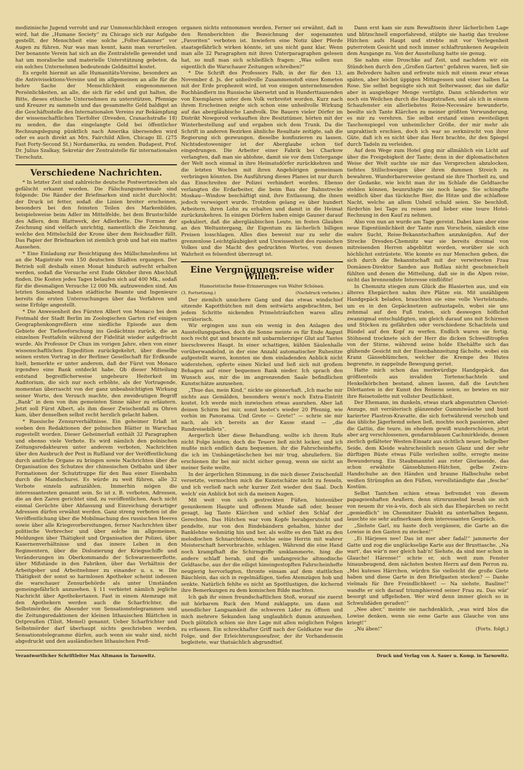medizinische Jugend verroht und zur Unmenschlichkeit erzogen wird, hat die „Humane Society“ zu Chicago sich zur Aufgabe gestellt, der Menschheit eine solche „Folter-Kammer“ vor Augen zu führen. Nur was man kennt, kann man verurteilen. Der benannte Verein hat sich an die Zentralstelle gewendet und hat um moralische und materielle Unterstützung gebeten, da ein solches Unternehmen bedeutende Geldmittel kostet.
Es ergeht hiermit an alle Humanitäts-Vereine, besonders an die Antivivisektions-Vereine und im allgemeinen an alle für die hehre Sache der Menschlichkeit eingenommenen Persönlichkeiten, an alle, die sich für edel und gut halten, die Bitte, dieses ethische Unternehmen zu unterstützen, Pfennige und Kreuzer zu sammeln und das gesammelte Geld baldigst an die Geschäftsstelle des Internationalen Vereins zur Bekämpfung der wissenschaftlichen Tierfolter (Dresden, Cranachstraße 18) zu senden, die das eingelangte Geld bei öffentlicher Rechnungslegung pünktlich nach Amerika übersenden wird oder es auch direkt an Mrs. Fairchild Allen, Chicago Ill. (275 Fast Forty-Second St.) Nordamerika, zu senden. Budapest, Prof. Dr. Julius Szalkay, Sekretär der Zentralstelle für internationalen Tierschutz.
Verschiedene Nachrichten.
* In letzter Zeit sind zahlreiche deutsche Postwertzeichen als gefälscht erkannt worden. Die Fälschungsmerkmale sind folgende: Die Ränder der Briefmarken sind nicht durchlocht; der Druck ist fetter, sodaß die Linien breiter erscheinen, besonders bei den feinsten Teilen des Markenbildes, beispielsweise beim Adler im Mittelfelde, bei dem Brustschilde des Adlers, dem Blattwerk, der Adlerkette. Die Formen der Zeichnung sind vielfach unrichtig, namentlich die Zeichnung, welche den Mittelschild der Krone über dem Reichsadler füllt. Das Papier der Briefmarken ist ziemlich grob und hat ein mattes Aussehen.
* Eine Einladung zur Besichtigung des Müllschmelzofens ist an die Magistrate von 150 deutschen Städten ergangen. Der Betrieb soll deshalb einen Monat hindurch aufrecht erhalten werden, sodaß die Versuche erst Ende Oktober ihren Abschluß finden. Die Kosten jedes Tages belaufen sich auf 400 Mk., sodaß für die diesmaligen Versuche 12 000 Mk. aufzuwenden sind. Am letzten Sonnabend haben städtische Beamte und Ingenieure bereits die ersten Untersuchungen über das Verfahren und seine Erfolge angestellt.
* Die Anwesenheit des Fürsten Albert von Monaco bei dem Festmahl der Stadt Berlin im Zoologischen Garten rief einigen Geographenkongreßlern eine niedliche Episode aus dem Gebiete der Tiefseeforschung ins Gedächtnis zurück, die an einzelnen Festtafeln während der Fidelität wieder aufgefrischt wurde. Als Professor Dr Chun im vorigen Jahre, eben von einer wissenschaftlichen Expedition zurückgekehrt, über dieselbe seinen ersten Vortrag in der Berliner Gesellschaft für Erdkunde hielt, bemerkte er unter anderem, daß der Fürst von Monaco irgendwo eine Bank entdeckt habe. Ob dieser Mitteilung entstand begreiflicherweise ungeheure Heiterkeit im Auditorium, die sich nur noch erhöhte, als der Vortragende, momentan überrascht von der ganz unbeabsichtigten Wirkung seiner Worte, den Versuch machte, den zweideutigen Begriff „Bank“ in dem von ihm gemeinten Sinne näher zu erläutern. Jetzt soll Fürst Albert, als ihm dieser Zwischenfall zu Ohren kam, über denselben selbst recht herzlich gelacht haben.
* Russische Zensurverhältnisse. Ein geheimer Erlaß ist soeben den Redaktionen der polnischen Blätter in Warschau zugestellt worden. Dieser Geheimerlaß enthält 32 Paragraphen und ebenso viele Verbote. Es wird nämlich den polnischen Zeitungsredakteuren unter anderem verboten, Nachrichten über den Ausbruch der Pest in Rußland vor der Veröffentlichung durch amtliche Organe zu bringen sowie Nachrichten über die Organisation des Schutzes der chinesischen Ostbahn und über Formationen der Schutztruppe für den Bau einer Eisenbahn durch die Mandschurei. Es würde zu weit führen, alle 32 Verbote einzeln aufzuzählen. Immerhin mögen die interessantesten genannt sein. So ist z. B. verboten, Adressen, die an den Zaren gerichtet sind, zu veröffentlichen. Auch nicht einmal Gerüchte über Abfassung und Einreichung derartiger Adressen dürfen erwähnt werden. Ganz streng verboten ist die Veröffentlichung über die Mobilmachung des russischen Heeres sowie über alle Kriegsvorbereitungen, ferner Nachrichten über politische Verbrecher und über solche im allgemeinen, Meldungen über Thätigkeit und Organisation der Polizei, über Kasernenverhältnisse und das innere Leben in den Regimentern, über die Dislozierung der Kriegsschiffe und Veränderungen im Oberkommando der Schwarzemeerflotte, über Mißstände in den Fabriken, über das Verhältnis der Arbeitgeber und Arbeitnehmer zu einander u. s. w. Die Thätigkeit der sonst so harmlosen Apotheker scheint indessen die warschauer Zensurbehörde als unter Umständen gemeingefährlich anzusehen. § 11 verbietet nämlich jegliche Nachricht über Apothekertaxen. Fast in einem Atemzuge mit den Apothekern werden auch die Scharfrichter, die Selbstmörder, die Absender von Sensationstelegrammen und die Zeitungsredaktionen der kleinen lithauischen Blättchen in Ostpreußen (Tilsit, Memel) genannt. Ueber Scharfrichter und Selbstmörder darf überhaupt nichts geschrieben werden, Sensationstelegramme dürfen, auch wenn sie wahr sind, nicht abgedruckt und den ausländischen lithauischen Preß-
organen nichts entnommen werden. Ferner sei erwähnt, daß in den Rennberichten die Bezeichnung der sogenannten „Favoriten“ verboten ist. Inwiefern eine Notiz über Pferde staatsgefährlich wirken könnte, ist uns nicht ganz klar. Wenn man alle 32 Paragraphen mit ihren Unterparagraphen gelesen hat, so muß man sich schließlich fragen: „Was sollen nun eigentlich die Warschauer Zeitungen schreiben?“
* Die Schrift des Professors Falb, in der für den 13. November d. Js. der unheilvolle Zusammenstoß eines Kometen mit der Erde prophezeit wird, ist von einigen unternehmenden Buchhändlern ins Russische übersetzt und in Hunderttausenden von Exemplaren unter dem Volk verbreitet worden. Kurz nach ihrem Erscheinen zeigte sich schon eine unheilvolle Wirkung auf das abergläubische Landvolk. Die Bauern vieler Dörfer im Distrikt Nowgorod verkauften ihre Besitztümer, hörten mit der Winterbestellung auf und ergaben sich dem Trunk. Da die Schrift in anderen Bezirken ähnliche Resultate zeitigte, sah die Regierung sich gezwungen, dieselbe konfiszieren zu lassen. Nichtsdestoweniger ist der Aberglaube schon tief eingedrungen. Die Arbeiter einer Fabrik bei Charkow verlangten, daß man sie ablohne, damit sie vor dem Untergange der Welt noch einmal in ihre Heimatsdörfer zurückkehren und die letzten Wochen mit ihren Angehörigen gemeinsam verbringen könnten. Die Ausführung dieses Planes ist nur durch das Einschreiten der Polizei verhindert worden. Ebenso verlangten die Erdarbeiter, die beim Bau der Bahnstrecke Moskau—Window beschäftigt sind, ihre Entlassung, die ihnen jedoch verweigert wurde. Trotzdem gelang es über hundert Arbeitern, ihren Lohn zu erhalten und damit in die Heimat zurückzukehren. In einigen Dörfern haben einige Gauner darauf spekuliert, daß die abergläubischen Leute, im festen Glauben an den Weltuntergang, ihr Eigentum zu lächerlich billigen Preisen losschlagen. Alles dies beweist nur zu sehr die grenzenlose Leichtgläubigkeit und Unwissenheit des russischen Volkes und die Macht des gedruckten Wortes, von dessen Wahrheit es felsenfest überzeugt ist.
Eine Vergnügungsreise wider Willen.
Humoristische Reise-Erinnerungen von Walter Schönau.
(3. Fortsetzung.) (Nachdruck verboten.)
Der ziemlich unsichere Gang und das etwas windschief sitzende Kapotthütchen mit dem seitwärts angebrachten, bei jedem Schritte nickenden Primelsträußchen waren allzu verräterisch.
Wir ergingen uns nun ein wenig in den Anlagen des Ausstellungsparkes, doch die Sonne meinte es für Ende August noch recht gut und brannte mit unbarmherziger Glut auf Tantes bierschweres Haupt. In einer schattigen, kühlen Säulenhalle vorüberwandelnd, in der eine Anzahl automatischer Ruhesitze aufgestellt waren, konnten sie dem einladenden Anblick nicht widerstehen, opferte einen Nickel und ließ sich mit großem Behagen auf einer bequemen Bank nieder. Ich sprach den Wunsch aus, mir die im angrenzenden Saale befindlichen Kunstschätze anzusehen.
„Thue das, mein Kind,“ nickte sie gönnerhaft. „Ich mache mir nichts aus Gemälden, besonders wenn's noch Extra-Eintritt kostet. Ich werde mich inzwischen etwas ausruhen. Aber laß deinen Schirm bei mir, sonst kostet's wieder 20 Pfennig, wie vorhin im Panorama. Und Grete — Grete!“ — schrie sie mir nach, als ich bereits an der Kasse stand — „die Rundreisebillets“.
Aergerlich über diese Behandlung, wollte ich ihrem Rufe nicht Folge leisten; doch die Teuere ließ nicht locker, und ich mußte mich endlich dazu bequemen, ihr die Fahrscheinhefte, die ich im Umhängetäschchen bei mir trug, abzuliefern. Sie erschienen ihr bei mir nicht sicher genug, wenn sie nicht an meiner Seite weilte.
In der ärgerlichen Stimmung, in die mich dieser Zwischenfall versetzte, vermochten mich die Kunstschätze nicht zu fesseln, und ich verließ nach sehr kurzer Zeit wieder den Saal. Doch welch' ein Anblick bot sich da meinen Augen.
Mit weit von sich gestreckten Füßen, hintenüber gesunkenem Haupte und offenem Munde saß oder, besser gesagt, lag Tante Klärchen und schlief den Schlaf der Gerechten. Das Hütchen war vom Kopfe herabgerutscht und pendelte, nur von den Bindebändern gehalten, hinter der Banklehne wehmütig hin und her, als wollte es den Takt zu den melodischen Schnarchtönen, welche seine Herrin mit wahrer Meisterschaft hervorbrachte, schlagen. Während die eine Hand noch krampfhaft die Schirmgriffe umklammerte, hing die andere schlaff herab, und die umfangreiche altmodische Geldtasche, aus der die eiligst hineingestopften Fahrscheinhefte neugierig hervorlugten, thronte einsam auf dem stattlichen Bäuchlein, das sich in regelmäßigen, tiefen Atemzügen hob und senkte. Natürlich fehlte es nicht an Spottlustigen, die kichernd ihre Bemerkungen zu dem komischen Bilde machten.
Ich gab ihr einen freundschaftlichen Stoß, worauf sie zuerst mit hörbarem Ruck den Mund zuklappte, um dann mit unendlicher Langsamkeit die schweren Lider zu öffnen und mich mehrere Sekunden lang unglaublich dumm anzusehen. Doch plötzlich schien sie ihre Lage mit allen möglichen Folgen zu erfassen. Ein schreckhafter Griff nach der Geldkatze war die Folge, und der Erleichterungsseufzer, der ihr Vorhandensein begleitete, war thatsächlich abgrundtief.
Dann erst kam sie zum Bewußtsein ihrer lächerlichen Lage und blitzschnell emporfahrend, stülpte sie hastig das treulose Hütchen aufs Haupt und strebte mit vor Verlegenheit puterrotem Gesicht und noch immer schlaftrunkenen Aeugelein dem Ausgange zu. Von der Ausstellung hatte sie genug.
Sie nahm eine Droschke auf Zeit, und nachdem wir ein Stündchen durch den „Großen Garten“ gefahren waren, ließ sie am Belvedere halten und erfreute mich mit einem zwar etwas späten, aber höchst üppigen Mittagessen und einer halben La Rose. Sie selbst begnügte sich mit Selterwasser, das sie dafür aber in ausgiebiger Menge vertilgte. Dann schlenderten wir noch ein Weilchen durch die Hauptstraßen, und als ich in einem Schaufenster ein allerliebstes Reise-Necessäre bewunderte, beeilte sich Tante Klärchen zu meiner größten Verwunderung, es mir zu verehren. Sie selbst erstand einen zweiteiligen Taschenspiegel von unheimlicher Größe, der mir mehr als unpraktisch erschien, doch ich war so zerknirscht von ihrer Güte, daß ich es nicht über das Herz brachte, ihr den Spiegel durch Tadeln zu verleiden.
Auf dem Wege zum Hotel ging mir allmählich ein Licht auf über die Freigebigkeit der Tante; denn in der diplomatischsten Weise der Welt suchte sie mir das Versprechen abzulocken, tiefstes Stillschweigen über ihren dummen Streich zu bewahren. Wunderbarerweise gestand sie ihre Thorheit zu, und der Gedanke, wie leicht man ihr im Schlafe die Geldtasche stehlen können, beunruhigte sie noch lange. Sie schimpfte weidlich über das tückische Bier, die Hitze und die schlaflose Nacht, welche an allem Unheil schuld seien. Sie beschloß, fürderhin bei Tage zu reisen und lieber eine teure Hotel-Rechnung in den Kauf zu nehmen.
Also von nun an wurde am Tage gereist. Dabei kam aber eine neue Eigentümlichkeit der Tante zum Vorschein, nämlich eine wahre Sucht, Reise-Bekanntschaften anzuknüpfen. Auf der Strecke Dresden-Chemnitz war sie bereits dreimal von mitreisenden Herren abgeblitzt worden, worüber sie sich höchlichst entrüstete. Wie konnte es nur Menschen geben, die sich durch die Bekanntschaft mit der verwitweten Frau Domänen-Direktor Sanden aus Roßlau nicht geschmeichelt fühlten und denen die Mitteilung, daß sie in die Alpen reise, nicht das brennendste Interesse einflößte!
In Chemnitz stiegen zum Glück die Blasierten aus, und ein älteres Ehepärchen nahm ihre Plätze ein. Mit unzähligem Handgepäck beladen, brauchten sie eine volle Viertelstunde, um es in den Gepäcknetzen aufzustapeln, wobei sie uns zehnmal auf den Fuß traten, sich deswegen höflichst zwanzigmal entschuldigten, um gleich darauf uns mit Schirmen und Stöcken zu gefährden oder verschiedene Schachteln und Bündel auf den Kopf zu werfen. Endlich waren sie fertig. Stöhnend trocknete sich der Herr die dicken Schweißtropfen von der Stirne, während seine holde Ehehälfte sich das glühende Gesicht mit der Eisenbahnzeitung fächelte, wobei ein Kranz Gänseblümchen, welcher die Krempe des Hutes begrenzte, in zappelnde Bewegung geriet.
Hatte mich schon das merkwürdige Handgepäck, das größtenteils aus invaliden Tortenschachteln und Henkelkörbchen bestand, ahnen lassen, daß die Leutchen Dilettanten in der Kunst des Reisens seien, so bewies es mir ihre Reisetoilette mit vollster Deutlichkeit.
Der Ehemann, im dunkeln, etwas stark abgenutzten Cheviot-Anzuge, mit verräterisch glänzender Gummiwäsche und bunt karierter Plastron-Kravatte, die sich fortwährend verschob und das übliche Jägerhemd sehen ließ, mochte noch passieren, aber die Gattin, die teure, im ehedem gewiß wunderschönen, jetzt aber arg verschlossenen, gendarmblauen Cachmirkleide, dessen zierlich gefälteter Westen-Einsatz aus sichtlich neuer, hellgelber Seide, dem Kleide wahrscheinlich neuen Glanz und der sehr dürftigen Büste etwas Fülle verleihen sollte, erregte meine Bewunderung. Ein Staubmanntel aus roter Gloriaseide, das schon erwähnte Gänseblumen-Hütchen, gelbe Zwirn-Handschuhe an den Händen und braune Halbschuhe nebst weißen Strümpfen an den Füßen, vervollständigte das „fesche“ Kostüm.
Selbst Tantchen schien etwas befremdet von diesem papageienhaften Aeußern, denn stirnrunzelnd besah sie sich von neuem ihr vis-à-vis, doch als sich das Ehepärchen so recht „gemiedlich“ im Chemnitzer Dialekt zu unterhalten begann, lauschte sie sehr aufmerksam dem interessanten Gespräch.
„Siehste Garl, nu haste doch vergässen, die Garte an die Lowise in den Gasten zu stecken!“
„Ei Härjeses nee! Das ist mer aber fadal!“ jammerte der Gatte und zog die unglückselige Karte aus der Brusttasche. „Na wart', das wär'n mer gleich hab'n! Siehste, da sind mer schon in Glauche! Härense!“ schrie er, sich weit zum Fenster hinausbeugend, dem nächsten besten Herrn auf dem Perron zu. „Mei kuteses Härrchen, würdrn Sie vielleicht die große Giete haben und diese Garte in den Briefgasten stecken? — Danke vielmals für Ihre Freindlichkeet! — Na siehste, Bauline!“ wandte er sich darauf triumphierend seiner Frau zu. Das wär' besorgt und uffgehoben. Wer wird denn immer gleich so in Schwulidäden geraden!“
„Nee aber,“ meinte sie nachdenklich, „was wird blos die Lowise denken, wenn sie eene Garte aus Glauche von uns kriegt!“
„Nu äben!“ (Forts. folgt.)
Verantwortlicher Schriftleiter Max Altmann in Tarnowitz. Druck und Verlag von A. Sauer u. Komp. in Tarnowitz.